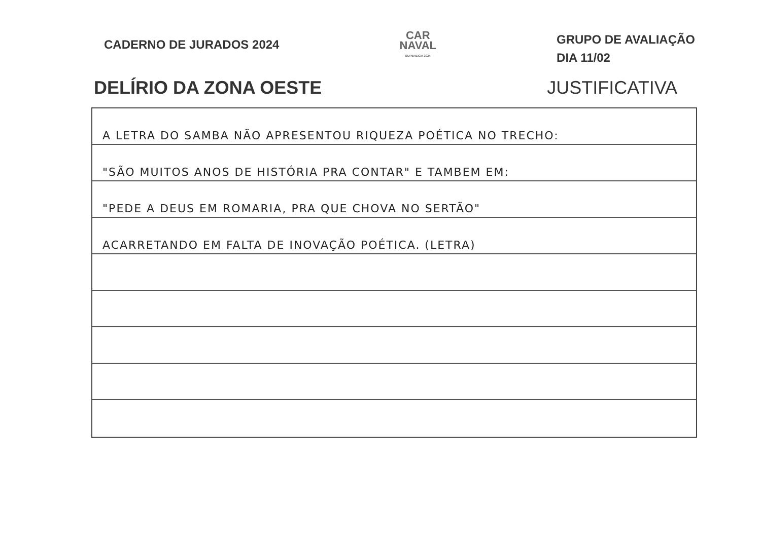CADERNO DE JURADOS 2024
CAR
NAVAL
SUPERLIGA 2024
GRUPO DE AVALIAÇÃO
DIA 11/02
DELÍRIO DA ZONA OESTE JUSTIFICATIVA
A LETRA DO SAMBA NÃO APRESENTOU RIQUEZA POÉTICA NO TRECHO:
"SÃO MUITOS ANOS DE HISTÓRIA PRA CONTAR" E TAMBEM EM:
"PEDE A DEUS EM ROMARIA, PRA QUE CHOVA NO SERTÃO"
ACARRETANDO EM FALTA DE INOVAÇÃO POÉTICA. (LETRA)